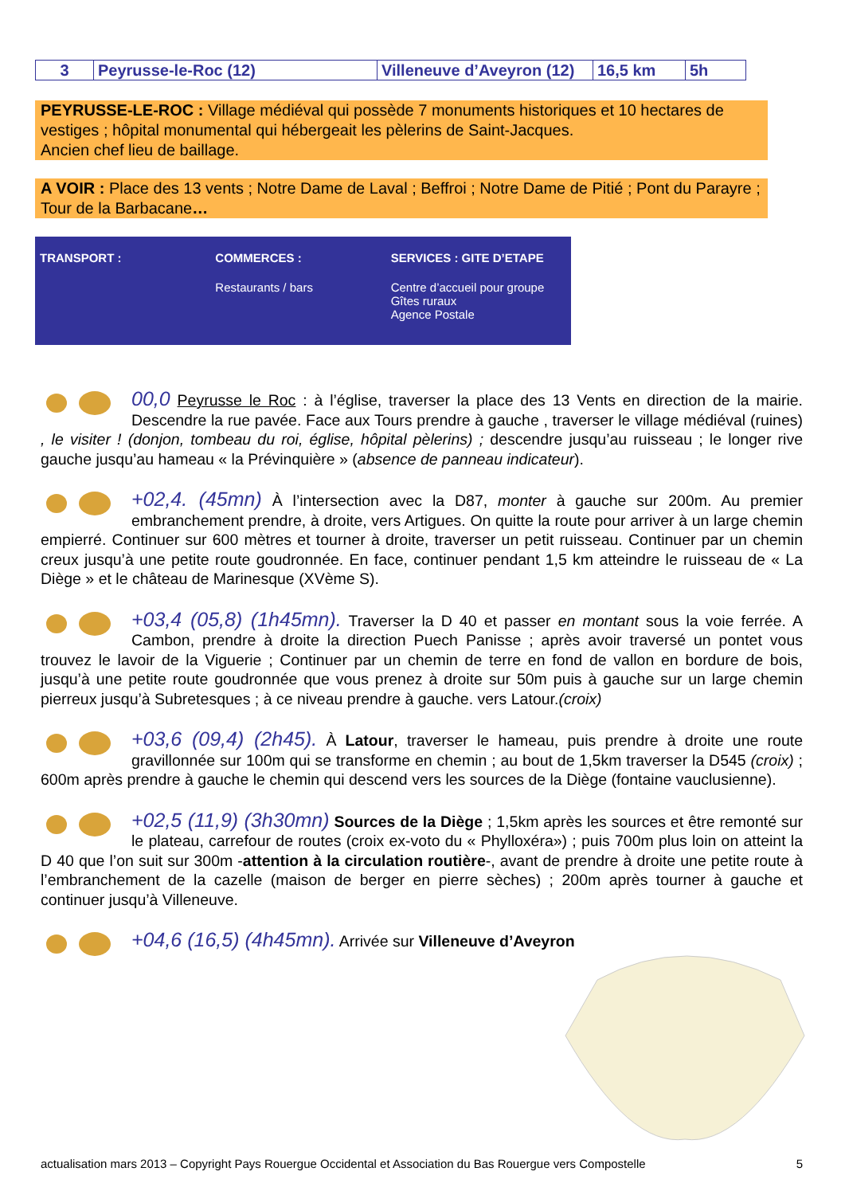| 3 | Peyrusse-le-Roc (12) | Villeneuve d’Aveyron (12) | 16,5 km | 5h |
PEYRUSSE-LE-ROC : Village médiéval qui possède 7 monuments historiques et 10 hectares de vestiges ; hôpital monumental qui hébergeait les pèlerins de Saint-Jacques.
Ancien chef lieu de baillage.
A VOIR : Place des 13 vents ; Notre Dame de Laval ; Beffroi ; Notre Dame de Pitié ; Pont du Parayre ; Tour de la Barbacane…
TRANSPORT : COMMERCES :
Restaurants / bars
SERVICES : GITE D’ETAPE
Centre d’accueil pour groupe
Gîtes ruraux
Agence Postale
00,0 Peyrusse le Roc : à l’église, traverser la place des 13 Vents en direction de la mairie. Descendre la rue pavée. Face aux Tours prendre à gauche , traverser le village médiéval (ruines) , le visiter ! (donjon, tombeau du roi, église, hôpital pèlerins) ; descendre jusqu’au ruisseau ; le longer rive gauche jusqu’au hameau « la Prévinquière » (absence de panneau indicateur).
+02,4. (45mn) À l’intersection avec la D87, monter à gauche sur 200m. Au premier embranchement prendre, à droite, vers Artigues. On quitte la route pour arriver à un large chemin empierré. Continuer sur 600 mètres et tourner à droite, traverser un petit ruisseau. Continuer par un chemin creux jusqu’à une petite route goudronnée. En face, continuer pendant 1,5 km atteindre le ruisseau de « La Diège » et le château de Marinesque (XVème S).
+03,4 (05,8) (1h45mn). Traverser la D 40 et passer en montant sous la voie ferrée. A Cambon, prendre à droite la direction Puech Panisse ; après avoir traversé un pontet vous trouvez le lavoir de la Viguerie ; Continuer par un chemin de terre en fond de vallon en bordure de bois, jusqu’à une petite route goudronnée que vous prenez à droite sur 50m puis à gauche sur un large chemin pierreux jusqu’à Subretesques ; à ce niveau prendre à gauche. vers Latour.(croix)
+03,6 (09,4) (2h45). À Latour, traverser le hameau, puis prendre à droite une route gravillonnée sur 100m qui se transforme en chemin ; au bout de 1,5km traverser la D545 (croix) ; 600m après prendre à gauche le chemin qui descend vers les sources de la Diège (fontaine vauclusienne).
+02,5 (11,9) (3h30mn) Sources de la Diège ; 1,5km après les sources et être remonté sur le plateau, carrefour de routes (croix ex-voto du « Phylloxéra») ; puis 700m plus loin on atteint la D 40 que l’on suit sur 300m -attention à la circulation routière-, avant de prendre à droite une petite route à l’embranchement de la cazelle (maison de berger en pierre sèches) ; 200m après tourner à gauche et continuer jusqu’à Villeneuve.
+04,6 (16,5) (4h45mn). Arrivée sur Villeneuve d’Aveyron
actualisation mars 2013 – Copyright Pays Rouergue Occidental et Association du Bas Rouergue vers Compostelle 5